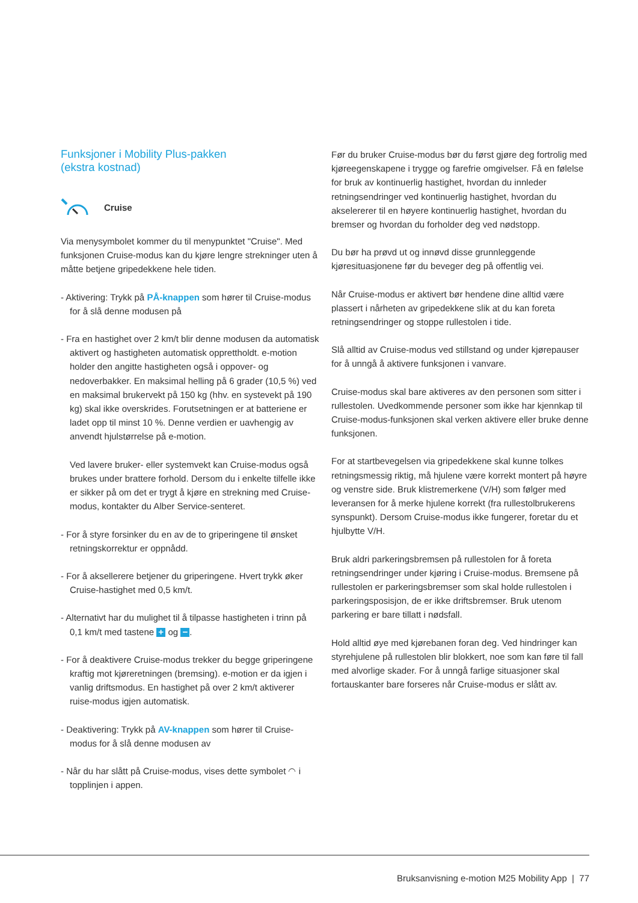Funksjoner i Mobility Plus-pakken
(ekstra kostnad)
Cruise
Via menysymbolet kommer du til menypunktet "Cruise". Med funksjonen Cruise-modus kan du kjøre lengre strekninger uten å måtte betjene gripedekkene hele tiden.
- Aktivering: Trykk på PÅ-knappen som hører til Cruise-modus for å slå denne modusen på
- Fra en hastighet over 2 km/t blir denne modusen da automatisk aktivert og hastigheten automatisk opprettholdt. e-motion holder den angitte hastigheten også i oppo­ver- og nedoverbakker. En maksimal helling på 6 grader (10,5 %) ved en maksimal brukervekt på 150 kg (hhv. en systevekt på 190 kg) skal ikke overskrides. Forutsetningen er at batteriene er ladet opp til minst 10 %. Denne verdien er uavhengig av anvendt hjulstørrelse på e-motion.
Ved lavere bruker- eller systemvekt kan Cruise-modus også brukes under brattere forhold. Dersom du i enkelte tilfelle ikke er sikker på om det er trygt å kjøre en strekning med Cruise-modus, kontakter du Alber Service-senteret.
- For å styre forsinker du en av de to griperingene til ønsket retningskorrektur er oppnådd.
- For å aksellerere betjener du griperingene. Hvert trykk øker Cruise-hastighet med 0,5 km/t.
- Alternativt har du mulighet til å tilpasse hastigheten i trinn på 0,1 km/t med tastene + og −.
- For å deaktivere Cruise-modus trekker du begge griperingene kraftig mot kjøreretningen (bremsing). e-motion er da igjen i vanlig driftsmodus. En hastighet på over 2 km/t aktiverer ruise-modus igjen automatisk.
- Deaktivering: Trykk på AV-knappen som hører til Cruise-modus for å slå denne modusen av
- Når du har slått på Cruise-modus, vises dette symbolet ◠ i topplinjen i appen.
Før du bruker Cruise-modus bør du først gjøre deg fortrolig med kjøreegenskapene i trygge og farefrie omgivelser. Få en følelse for bruk av kontinuerlig hastighet, hvordan du innleder retningsendringer ved kontinuerlig hastighet, hvordan du akselererer til en høyere kontinuerlig hastighet, hvordan du bremser og hvordan du forholder deg ved nødstopp.
Du bør ha prøvd ut og innøvd disse grunnleggende kjøresituasjonene før du beveger deg på offentlig vei.
Når Cruise-modus er aktivert bør hendene dine alltid være plassert i nårheten av gripedekkene slik at du kan foreta retningsendringer og stoppe rullestolen i tide.
Slå alltid av Cruise-modus ved stillstand og under kjørepauser for å unngå å aktivere funksjonen i vanvare.
Cruise-modus skal bare aktiveres av den personen som sitter i rullestolen. Uvedkommende personer som ikke har kjennkap til Cruise-modus-funksjonen skal verken aktivere eller bruke denne funksjonen.
For at startbevegelsen via gripedekkene skal kunne tolkes retningsmessig riktig, må hjulene være korrekt montert på høyre og venstre side. Bruk klistremerkene (V/H) som følger med leveransen for å merke hjulene korrekt (fra rullestolbrukerens synspunkt). Dersom Cruise-modus ikke fungerer, foretar du et hjulbytte V/H.
Bruk aldri parkeringsbremsen på rullestolen for å foreta retningsendringer under kjøring i Cruise-modus. Bremsene på rullestolen er parkeringsbremser som skal holde rullestolen i parkeringsposisjon, de er ikke driftsbremser. Bruk utenom parkering er bare tillatt i nødsfall.
Hold alltid øye med kjørebanen foran deg. Ved hindringer kan styrehjulene på rullestolen blir blokkert, noe som kan føre til fall med alvorlige skader. For å unngå farlige situasjoner skal fortauskanter bare forseres når Cruise-modus er slått av.
Bruksanvisning e-motion M25 Mobility App | 77